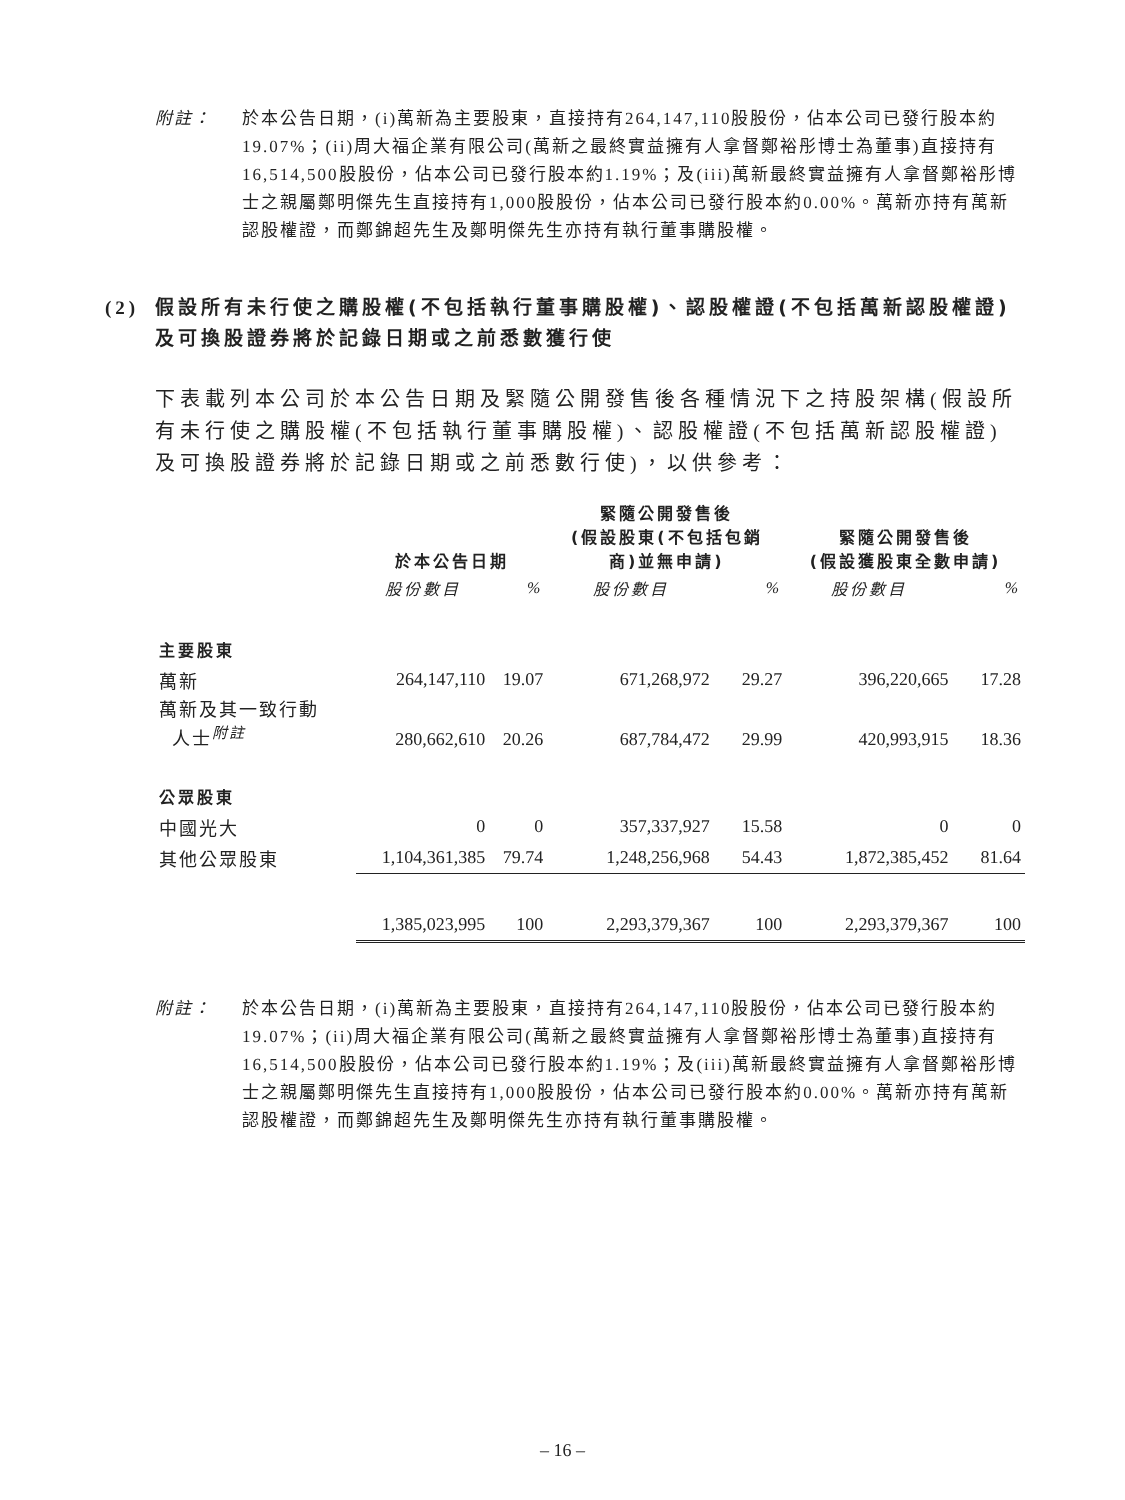附註： 於本公告日期，(i)萬新為主要股東，直接持有264,147,110股股份，佔本公司已發行股本約19.07%；(ii)周大福企業有限公司(萬新之最終實益擁有人拿督鄭裕彤博士為董事)直接持有16,514,500股股份，佔本公司已發行股本約1.19%；及(iii)萬新最終實益擁有人拿督鄭裕彤博士之親屬鄭明傑先生直接持有1,000股股份，佔本公司已發行股本約0.00%。萬新亦持有萬新認股權證，而鄭錦超先生及鄭明傑先生亦持有執行董事購股權。
(2) 假設所有未行使之購股權(不包括執行董事購股權)、認股權證(不包括萬新認股權證)及可換股證券將於記錄日期或之前悉數獲行使
下表載列本公司於本公告日期及緊隨公開發售後各種情況下之持股架構(假設所有未行使之購股權(不包括執行董事購股權)、認股權證(不包括萬新認股權證)及可換股證券將於記錄日期或之前悉數行使)，以供參考：
| | 於本公告日期 | | 緊隨公開發售後 (假設股東(不包括包銷 商)並無申請) | | 緊隨公開發售後 (假設獲股東全數申請) | |
| --- | --- | --- | --- | --- | --- | --- |
| | 股份數目 | % | 股份數目 | % | 股份數目 | % |
| 主要股東 | | | | | | |
| 萬新 | 264,147,110 | 19.07 | 671,268,972 | 29.27 | 396,220,665 | 17.28 |
| 萬新及其一致行動 人士<sup>附註</sup> | 280,662,610 | 20.26 | 687,784,472 | 29.99 | 420,993,915 | 18.36 |
| 公眾股東 | | | | | | |
| 中國光大 | 0 | 0 | 357,337,927 | 15.58 | 0 | 0 |
| 其他公眾股東 | 1,104,361,385 | 79.74 | 1,248,256,968 | 54.43 | 1,872,385,452 | 81.64 |
| | 1,385,023,995 | 100 | 2,293,379,367 | 100 | 2,293,379,367 | 100 |
附註： 於本公告日期，(i)萬新為主要股東，直接持有264,147,110股股份，佔本公司已發行股本約19.07%；(ii)周大福企業有限公司(萬新之最終實益擁有人拿督鄭裕彤博士為董事)直接持有16,514,500股股份，佔本公司已發行股本約1.19%；及(iii)萬新最終實益擁有人拿督鄭裕彤博士之親屬鄭明傑先生直接持有1,000股股份，佔本公司已發行股本約0.00%。萬新亦持有萬新認股權證，而鄭錦超先生及鄭明傑先生亦持有執行董事購股權。
– 16 –